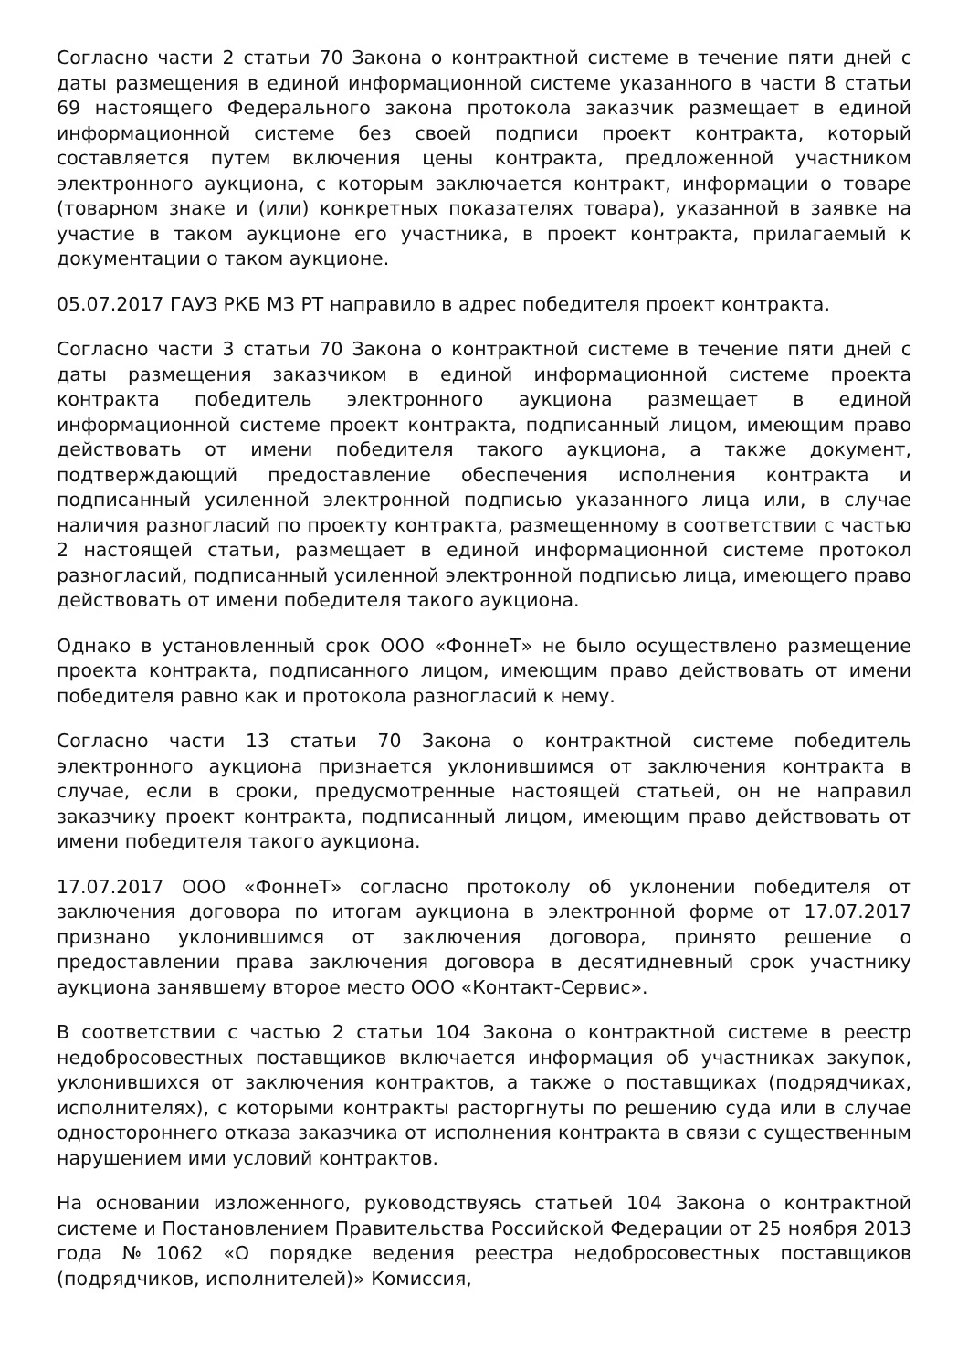Согласно части 2 статьи 70 Закона о контрактной системе в течение пяти дней с даты размещения в единой информационной системе указанного в части 8 статьи 69 настоящего Федерального закона протокола заказчик размещает в единой информационной системе без своей подписи проект контракта, который составляется путем включения цены контракта, предложенной участником электронного аукциона, с которым заключается контракт, информации о товаре (товарном знаке и (или) конкретных показателях товара), указанной в заявке на участие в таком аукционе его участника, в проект контракта, прилагаемый к документации о таком аукционе.
05.07.2017 ГАУЗ РКБ МЗ РТ направило в адрес победителя проект контракта.
Согласно части 3 статьи 70 Закона о контрактной системе в течение пяти дней с даты размещения заказчиком в единой информационной системе проекта контракта победитель электронного аукциона размещает в единой информационной системе проект контракта, подписанный лицом, имеющим право действовать от имени победителя такого аукциона, а также документ, подтверждающий предоставление обеспечения исполнения контракта и подписанный усиленной электронной подписью указанного лица или, в случае наличия разногласий по проекту контракта, размещенному в соответствии с частью 2 настоящей статьи, размещает в единой информационной системе протокол разногласий, подписанный усиленной электронной подписью лица, имеющего право действовать от имени победителя такого аукциона.
Однако в установленный срок ООО «ФоннеТ» не было осуществлено размещение проекта контракта, подписанного лицом, имеющим право действовать от имени победителя равно как и протокола разногласий к нему.
Согласно части 13 статьи 70 Закона о контрактной системе победитель электронного аукциона признается уклонившимся от заключения контракта в случае, если в сроки, предусмотренные настоящей статьей, он не направил заказчику проект контракта, подписанный лицом, имеющим право действовать от имени победителя такого аукциона.
17.07.2017 ООО «ФоннеТ» согласно протоколу об уклонении победителя от заключения договора по итогам аукциона в электронной форме от 17.07.2017 признано уклонившимся от заключения договора, принято решение о предоставлении права заключения договора в десятидневный срок участнику аукциона занявшему второе место ООО «Контакт-Сервис».
В соответствии с частью 2 статьи 104 Закона о контрактной системе в реестр недобросовестных поставщиков включается информация об участниках закупок, уклонившихся от заключения контрактов, а также о поставщиках (подрядчиках, исполнителях), с которыми контракты расторгнуты по решению суда или в случае одностороннего отказа заказчика от исполнения контракта в связи с существенным нарушением ими условий контрактов.
На основании изложенного, руководствуясь статьей 104 Закона о контрактной системе и Постановлением Правительства Российской Федерации от 25 ноября 2013 года №1062 «О порядке ведения реестра недобросовестных поставщиков (подрядчиков, исполнителей)» Комиссия,